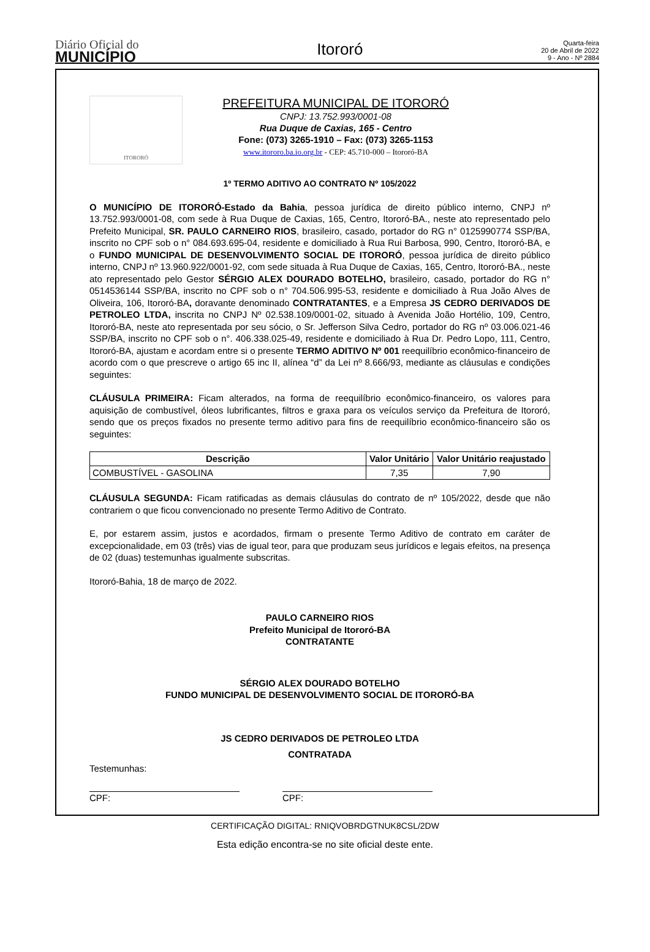Diário Oficial do
MUNICÍPIO
Itororó
Quarta-feira
20 de Abril de 2022
9 - Ano - Nº 2884
ITORORÓ
PREFEITURA MUNICIPAL DE ITORORÓ
CNPJ: 13.752.993/0001-08
Rua Duque de Caxias, 165 - Centro
Fone: (073) 3265-1910 – Fax: (073) 3265-1153
www.itororo.ba.io.org.br - CEP: 45.710-000 – Itororó-BA
1º TERMO ADITIVO AO CONTRATO Nº 105/2022
O MUNICÍPIO DE ITORORÓ-Estado da Bahia, pessoa jurídica de direito público interno, CNPJ nº 13.752.993/0001-08, com sede à Rua Duque de Caxias, 165, Centro, Itororó-BA., neste ato representado pelo Prefeito Municipal, SR. PAULO CARNEIRO RIOS, brasileiro, casado, portador do RG n° 0125990774 SSP/BA, inscrito no CPF sob o n° 084.693.695-04, residente e domiciliado à Rua Rui Barbosa, 990, Centro, Itororó-BA, e o FUNDO MUNICIPAL DE DESENVOLVIMENTO SOCIAL DE ITORORÓ, pessoa jurídica de direito público interno, CNPJ nº 13.960.922/0001-92, com sede situada à Rua Duque de Caxias, 165, Centro, Itororó-BA., neste ato representado pelo Gestor SÉRGIO ALEX DOURADO BOTELHO, brasileiro, casado, portador do RG n° 0514536144 SSP/BA, inscrito no CPF sob o n° 704.506.995-53, residente e domiciliado à Rua João Alves de Oliveira, 106, Itororó-BA, doravante denominado CONTRATANTES, e a Empresa JS CEDRO DERIVADOS DE PETROLEO LTDA, inscrita no CNPJ Nº 02.538.109/0001-02, situado à Avenida João Hortélio, 109, Centro, Itororó-BA, neste ato representada por seu sócio, o Sr. Jefferson Silva Cedro, portador do RG nº 03.006.021-46 SSP/BA, inscrito no CPF sob o n°. 406.338.025-49, residente e domiciliado à Rua Dr. Pedro Lopo, 111, Centro, Itororó-BA, ajustam e acordam entre si o presente TERMO ADITIVO Nº 001 reequilíbrio econômico-financeiro de acordo com o que prescreve o artigo 65 inc II, alínea “d” da Lei nº 8.666/93, mediante as cláusulas e condições seguintes:
CLÁUSULA PRIMEIRA: Ficam alterados, na forma de reequilíbrio econômico-financeiro, os valores para aquisição de combustível, óleos lubrificantes, filtros e graxa para os veículos serviço da Prefeitura de Itororó, sendo que os preços fixados no presente termo aditivo para fins de reequilíbrio econômico-financeiro são os seguintes:
| Descrição | Valor Unitário | Valor Unitário reajustado |
| --- | --- | --- |
| COMBUSTÍVEL - GASOLINA | 7,35 | 7,90 |
CLÁUSULA SEGUNDA: Ficam ratificadas as demais cláusulas do contrato de nº 105/2022, desde que não contrariem o que ficou convencionado no presente Termo Aditivo de Contrato.
E, por estarem assim, justos e acordados, firmam o presente Termo Aditivo de contrato em caráter de excepcionalidade, em 03 (três) vias de igual teor, para que produzam seus jurídicos e legais efeitos, na presença de 02 (duas) testemunhas igualmente subscritas.
Itororó-Bahia, 18 de março de 2022.
PAULO CARNEIRO RIOS
Prefeito Municipal de Itororó-BA
CONTRATANTE
SÉRGIO ALEX DOURADO BOTELHO
FUNDO MUNICIPAL DE DESENVOLVIMENTO SOCIAL DE ITORORÓ-BA
JS CEDRO DERIVADOS DE PETROLEO LTDA
CONTRATADA
Testemunhas:
CPF: CPF:
CERTIFICAÇÃO DIGITAL: RNIQVOBRDGTNUK8CSL/2DW
Esta edição encontra-se no site oficial deste ente.